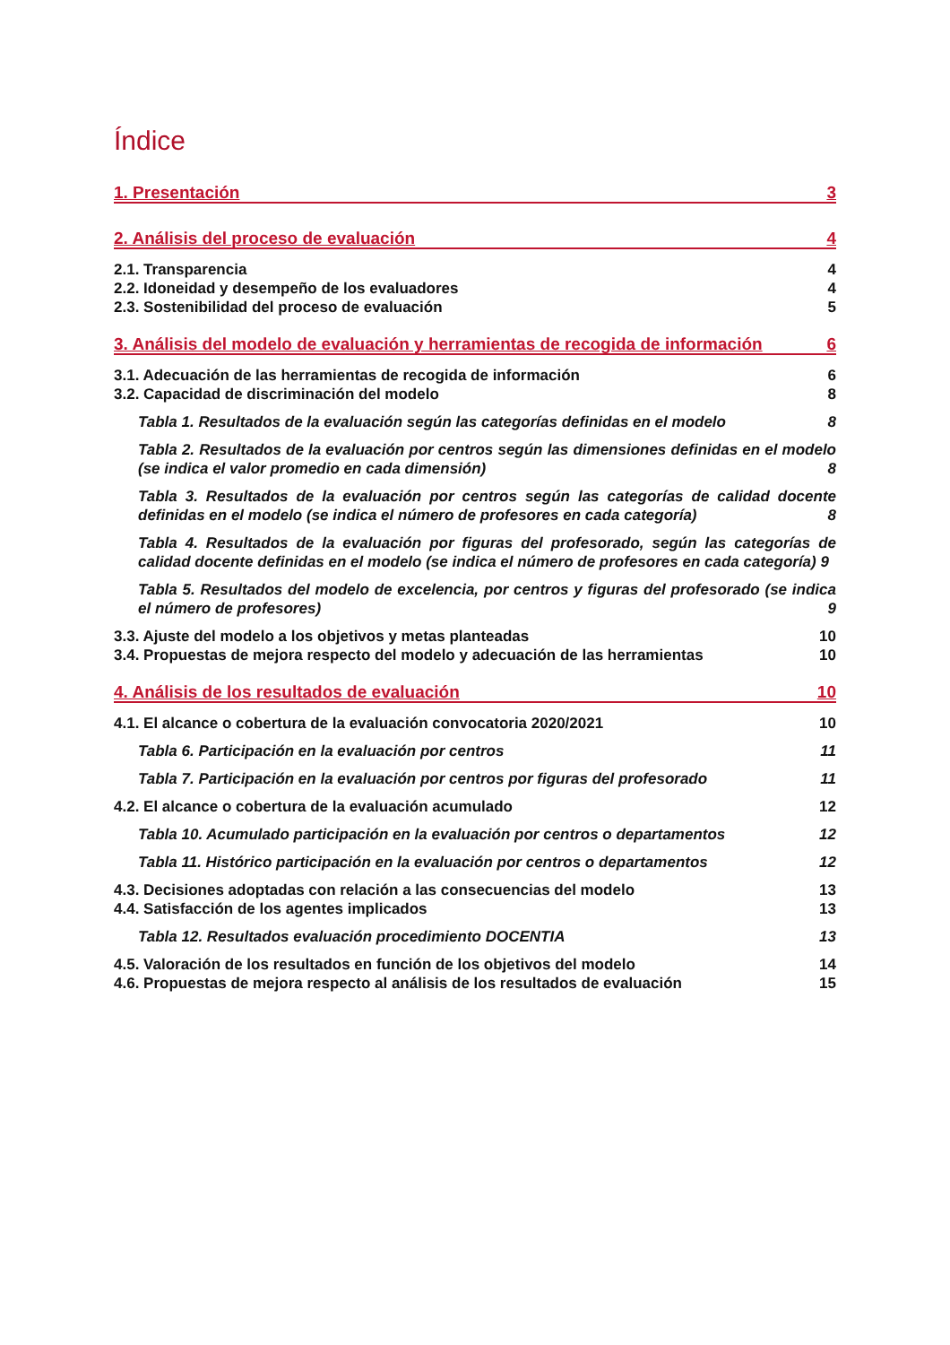Índice
1. Presentación 3
2. Análisis del proceso de evaluación 4
2.1. Transparencia 4
2.2. Idoneidad y desempeño de los evaluadores 4
2.3. Sostenibilidad del proceso de evaluación 5
3. Análisis del modelo de evaluación y herramientas de recogida de información 6
3.1. Adecuación de las herramientas de recogida de información 6
3.2. Capacidad de discriminación del modelo 8
Tabla 1. Resultados de la evaluación según las categorías definidas en el modelo 8
Tabla 2. Resultados de la evaluación por centros según las dimensiones definidas en el modelo (se indica el valor promedio en cada dimensión) 8
Tabla 3. Resultados de la evaluación por centros según las categorías de calidad docente definidas en el modelo (se indica el número de profesores en cada categoría) 8
Tabla 4. Resultados de la evaluación por figuras del profesorado, según las categorías de calidad docente definidas en el modelo (se indica el número de profesores en cada categoría) 9
Tabla 5. Resultados del modelo de excelencia, por centros y figuras del profesorado (se indica el número de profesores) 9
3.3. Ajuste del modelo a los objetivos y metas planteadas 10
3.4. Propuestas de mejora respecto del modelo y adecuación de las herramientas 10
4. Análisis de los resultados de evaluación 10
4.1. El alcance o cobertura de la evaluación convocatoria 2020/2021 10
Tabla 6. Participación en la evaluación por centros 11
Tabla 7. Participación en la evaluación por centros por figuras del profesorado 11
4.2. El alcance o cobertura de la evaluación acumulado 12
Tabla 10. Acumulado participación en la evaluación por centros o departamentos 12
Tabla 11. Histórico participación en la evaluación por centros o departamentos 12
4.3. Decisiones adoptadas con relación a las consecuencias del modelo 13
4.4. Satisfacción de los agentes implicados 13
Tabla 12. Resultados evaluación procedimiento DOCENTIA 13
4.5. Valoración de los resultados en función de los objetivos del modelo 14
4.6. Propuestas de mejora respecto al análisis de los resultados de evaluación 15